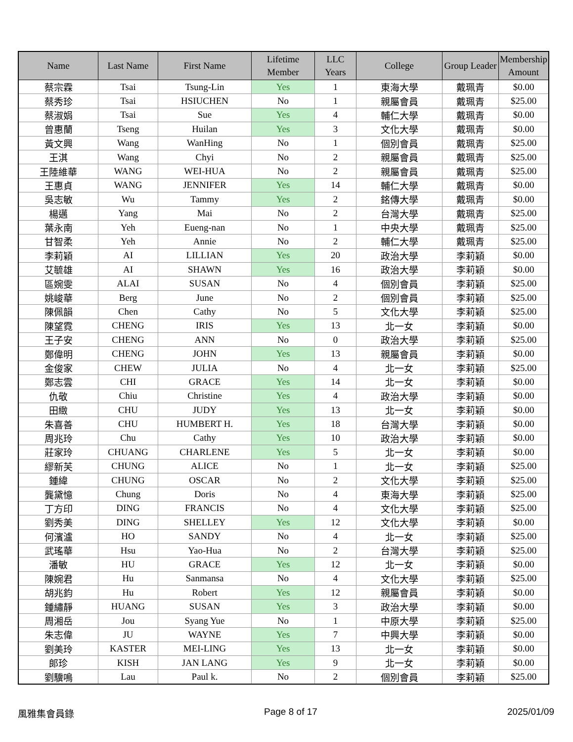| Name | Last Name | First Name | Lifetime Member | LLC Years | College | Group Leader | Membership Amount |
| --- | --- | --- | --- | --- | --- | --- | --- |
| 蔡宗霖 | Tsai | Tsung-Lin | Yes | 1 | 東海大學 | 戴珮青 | $0.00 |
| 蔡秀珍 | Tsai | HSIUCHEN | No | 1 | 親屬會員 | 戴珮青 | $25.00 |
| 蔡淑娟 | Tsai | Sue | Yes | 4 | 輔仁大學 | 戴珮青 | $0.00 |
| 曾惠蘭 | Tseng | Huilan | Yes | 3 | 文化大學 | 戴珮青 | $0.00 |
| 黃文興 | Wang | WanHing | No | 1 | 個別會員 | 戴珮青 | $25.00 |
| 王淇 | Wang | Chyi | No | 2 | 親屬會員 | 戴珮青 | $25.00 |
| 王陸維華 | WANG | WEI-HUA | No | 2 | 親屬會員 | 戴珮青 | $25.00 |
| 王惠貞 | WANG | JENNIFER | Yes | 14 | 輔仁大學 | 戴珮青 | $0.00 |
| 吳志敏 | Wu | Tammy | Yes | 2 | 銘傳大學 | 戴珮青 | $0.00 |
| 楊邁 | Yang | Mai | No | 2 | 台灣大學 | 戴珮青 | $25.00 |
| 葉永南 | Yeh | Eueng-nan | No | 1 | 中央大學 | 戴珮青 | $25.00 |
| 甘智柔 | Yeh | Annie | No | 2 | 輔仁大學 | 戴珮青 | $25.00 |
| 李莉穎 | AI | LILLIAN | Yes | 20 | 政治大學 | 李莉穎 | $0.00 |
| 艾毓雄 | AI | SHAWN | Yes | 16 | 政治大學 | 李莉穎 | $0.00 |
| 區婉雯 | ALAI | SUSAN | No | 4 | 個別會員 | 李莉穎 | $25.00 |
| 姚峻華 | Berg | June | No | 2 | 個別會員 | 李莉穎 | $25.00 |
| 陳佩韻 | Chen | Cathy | No | 5 | 文化大學 | 李莉穎 | $25.00 |
| 陳望霓 | CHENG | IRIS | Yes | 13 | 北一女 | 李莉穎 | $0.00 |
| 王子安 | CHENG | ANN | No | 0 | 政治大學 | 李莉穎 | $25.00 |
| 鄭偉明 | CHENG | JOHN | Yes | 13 | 親屬會員 | 李莉穎 | $0.00 |
| 金俊家 | CHEW | JULIA | No | 4 | 北一女 | 李莉穎 | $25.00 |
| 鄭志雲 | CHI | GRACE | Yes | 14 | 北一女 | 李莉穎 | $0.00 |
| 仇敬 | Chiu | Christine | Yes | 4 | 政治大學 | 李莉穎 | $0.00 |
| 田緻 | CHU | JUDY | Yes | 13 | 北一女 | 李莉穎 | $0.00 |
| 朱喜善 | CHU | HUMBERT H. | Yes | 18 | 台灣大學 | 李莉穎 | $0.00 |
| 周兆玲 | Chu | Cathy | Yes | 10 | 政治大學 | 李莉穎 | $0.00 |
| 莊家玲 | CHUANG | CHARLENE | Yes | 5 | 北一女 | 李莉穎 | $0.00 |
| 繆新芙 | CHUNG | ALICE | No | 1 | 北一女 | 李莉穎 | $25.00 |
| 鍾緯 | CHUNG | OSCAR | No | 2 | 文化大學 | 李莉穎 | $25.00 |
| 龔黛憶 | Chung | Doris | No | 4 | 東海大學 | 李莉穎 | $25.00 |
| 丁方印 | DING | FRANCIS | No | 4 | 文化大學 | 李莉穎 | $25.00 |
| 劉秀美 | DING | SHELLEY | Yes | 12 | 文化大學 | 李莉穎 | $0.00 |
| 何濱瀘 | HO | SANDY | No | 4 | 北一女 | 李莉穎 | $25.00 |
| 武瑤華 | Hsu | Yao-Hua | No | 2 | 台灣大學 | 李莉穎 | $25.00 |
| 潘敏 | HU | GRACE | Yes | 12 | 北一女 | 李莉穎 | $0.00 |
| 陳婉君 | Hu | Sanmansa | No | 4 | 文化大學 | 李莉穎 | $25.00 |
| 胡兆鈞 | Hu | Robert | Yes | 12 | 親屬會員 | 李莉穎 | $0.00 |
| 鍾繡靜 | HUANG | SUSAN | Yes | 3 | 政治大學 | 李莉穎 | $0.00 |
| 周湘岳 | Jou | Syang Yue | No | 1 | 中原大學 | 李莉穎 | $25.00 |
| 朱志偉 | JU | WAYNE | Yes | 7 | 中興大學 | 李莉穎 | $0.00 |
| 劉美玲 | KASTER | MEI-LING | Yes | 13 | 北一女 | 李莉穎 | $0.00 |
| 郎珍 | KISH | JAN LANG | Yes | 9 | 北一女 | 李莉穎 | $0.00 |
| 劉驥鳴 | Lau | Paul k. | No | 2 | 個別會員 | 李莉穎 | $25.00 |
風雅集會員錄 Page 8 of 17 2025/01/09